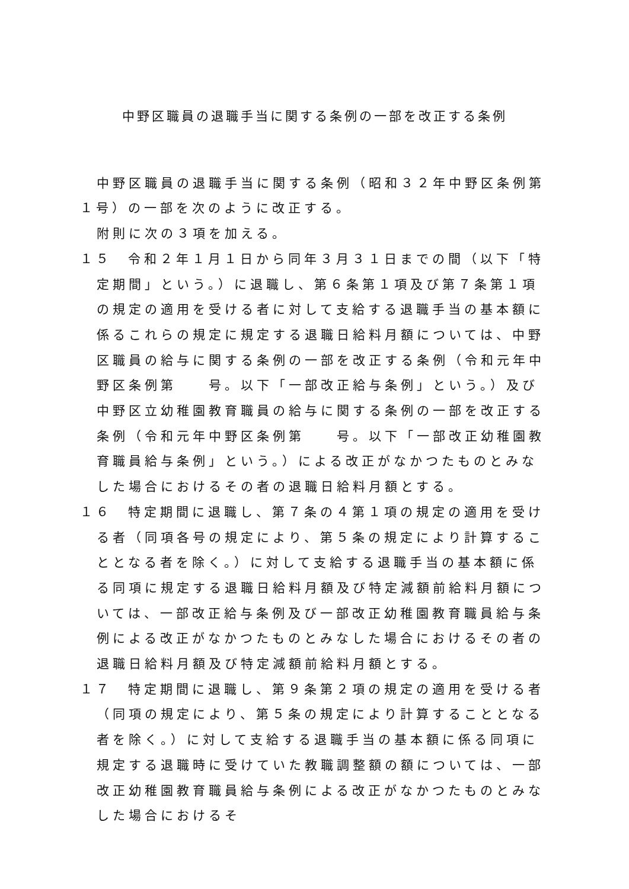中野区職員の退職手当に関する条例の一部を改正する条例
中野区職員の退職手当に関する条例（昭和３２年中野区条例第１号）の一部を次のように改正する。
附則に次の３項を加える。
１５　令和２年１月１日から同年３月３１日までの間（以下「特定期間」という。）に退職し、第６条第１項及び第７条第１項の規定の適用を受ける者に対して支給する退職手当の基本額に係るこれらの規定に規定する退職日給料月額については、中野区職員の給与に関する条例の一部を改正する条例（令和元年中野区条例第　　号。以下「一部改正給与条例」という。）及び中野区立幼稚園教育職員の給与に関する条例の一部を改正する条例（令和元年中野区条例第　　号。以下「一部改正幼稚園教育職員給与条例」という。）による改正がなかつたものとみなした場合におけるその者の退職日給料月額とする。
１６　特定期間に退職し、第７条の４第１項の規定の適用を受ける者（同項各号の規定により、第５条の規定により計算することとなる者を除く。）に対して支給する退職手当の基本額に係る同項に規定する退職日給料月額及び特定減額前給料月額については、一部改正給与条例及び一部改正幼稚園教育職員給与条例による改正がなかつたものとみなした場合におけるその者の退職日給料月額及び特定減額前給料月額とする。
１７　特定期間に退職し、第９条第２項の規定の適用を受ける者（同項の規定により、第５条の規定により計算することとなる者を除く。）に対して支給する退職手当の基本額に係る同項に規定する退職時に受けていた教職調整額の額については、一部改正幼稚園教育職員給与条例による改正がなかつたものとみなした場合におけるそ